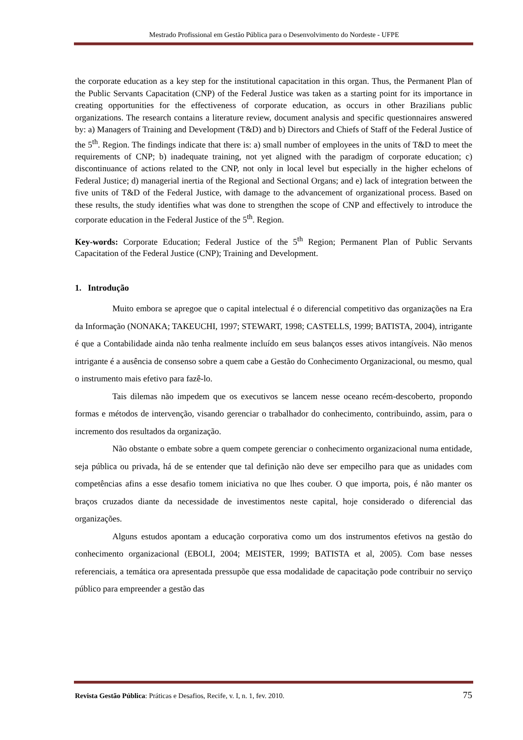Mestrado Profissional em Gestão Pública para o Desenvolvimento do Nordeste - UFPE
the corporate education as a key step for the institutional capacitation in this organ. Thus, the Permanent Plan of the Public Servants Capacitation (CNP) of the Federal Justice was taken as a starting point for its importance in creating opportunities for the effectiveness of corporate education, as occurs in other Brazilians public organizations. The research contains a literature review, document analysis and specific questionnaires answered by: a) Managers of Training and Development (T&D) and b) Directors and Chiefs of Staff of the Federal Justice of the 5<sup>th</sup>. Region. The findings indicate that there is: a) small number of employees in the units of T&D to meet the requirements of CNP; b) inadequate training, not yet aligned with the paradigm of corporate education; c) discontinuance of actions related to the CNP, not only in local level but especially in the higher echelons of Federal Justice; d) managerial inertia of the Regional and Sectional Organs; and e) lack of integration between the five units of T&D of the Federal Justice, with damage to the advancement of organizational process. Based on these results, the study identifies what was done to strengthen the scope of CNP and effectively to introduce the corporate education in the Federal Justice of the 5<sup>th</sup>. Region.
Key-words: Corporate Education; Federal Justice of the 5<sup>th</sup> Region; Permanent Plan of Public Servants Capacitation of the Federal Justice (CNP); Training and Development.
1. Introdução
Muito embora se apregoe que o capital intelectual é o diferencial competitivo das organizações na Era da Informação (NONAKA; TAKEUCHI, 1997; STEWART, 1998; CASTELLS, 1999; BATISTA, 2004), intrigante é que a Contabilidade ainda não tenha realmente incluído em seus balanços esses ativos intangíveis. Não menos intrigante é a ausência de consenso sobre a quem cabe a Gestão do Conhecimento Organizacional, ou mesmo, qual o instrumento mais efetivo para fazê-lo.
Tais dilemas não impedem que os executivos se lancem nesse oceano recém-descoberto, propondo formas e métodos de intervenção, visando gerenciar o trabalhador do conhecimento, contribuindo, assim, para o incremento dos resultados da organização.
Não obstante o embate sobre a quem compete gerenciar o conhecimento organizacional numa entidade, seja pública ou privada, há de se entender que tal definição não deve ser empecilho para que as unidades com competências afins a esse desafio tomem iniciativa no que lhes couber. O que importa, pois, é não manter os braços cruzados diante da necessidade de investimentos neste capital, hoje considerado o diferencial das organizações.
Alguns estudos apontam a educação corporativa como um dos instrumentos efetivos na gestão do conhecimento organizacional (EBOLI, 2004; MEISTER, 1999; BATISTA et al, 2005). Com base nesses referenciais, a temática ora apresentada pressupõe que essa modalidade de capacitação pode contribuir no serviço público para empreender a gestão das
Revista Gestão Pública: Práticas e Desafios, Recife, v. I, n. 1, fev. 2010. 75